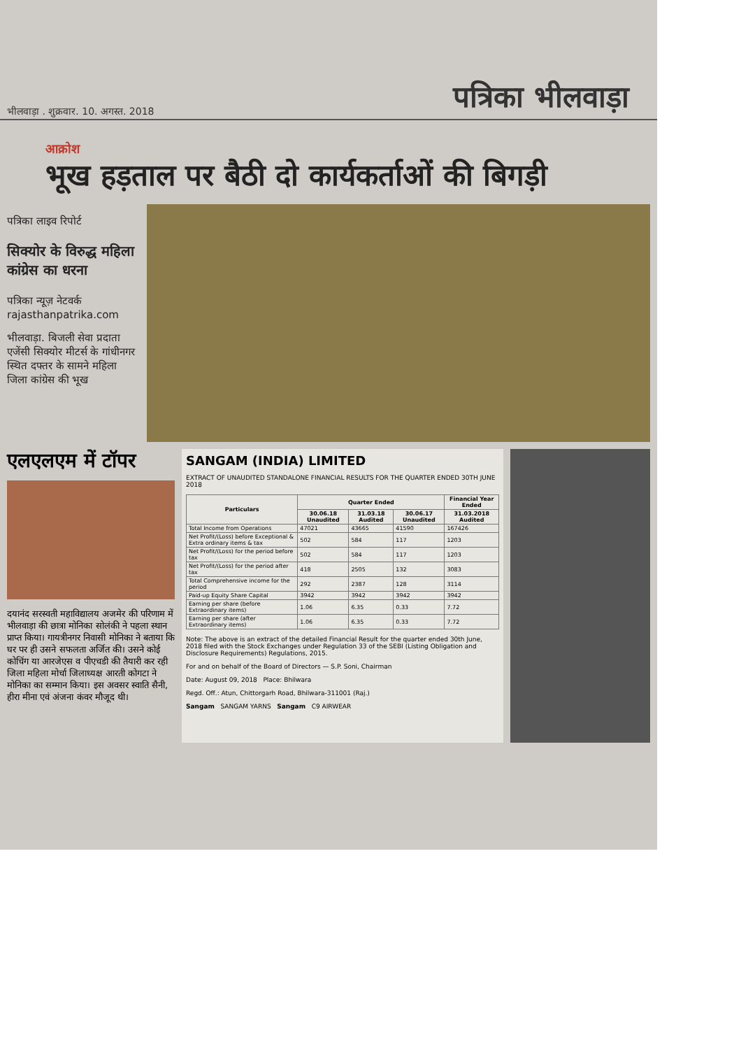भीलवाड़ा . शुक्रवार. 10. अगस्त. 2018 पत्रिका भीलवाड़ा
आक्रोश
भूख हड़ताल पर बैठी दो कार्यकर्ताओं की बिगड़ी
पत्रिका लाइव रिपोर्ट
सिक्योर के विरुद्ध महिला कांग्रेस का धरना
पत्रिका न्यूज़ नेटवर्क
rajasthanpatrika.com
भीलवाड़ा. बिजली सेवा प्रदाता एजेंसी सिक्योर मीटर्स के गांधीनगर स्थित दफ्तर के सामने महिला जिला कांग्रेस की भूख
एलएलएम में टॉपर
दयानंद सरस्वती महाविद्यालय अजमेर की परिणाम में भीलवाड़ा की छात्रा मोनिका सोलंकी ने पहला स्थान प्राप्त किया। गायत्रीनगर निवासी मोनिका ने बताया कि घर पर ही उसने सफलता अर्जित की। उसने कोई कोचिंग या आरजेएस व पीएचडी की तैयारी कर रही जिला महिला मोर्चा जिलाध्यक्ष आरती कोगटा ने मोनिका का सम्मान किया। इस अवसर स्वाति सैनी, हीरा मीना एवं अंजना कंवर मौजूद थी।
SANGAM (INDIA) LIMITED
EXTRACT OF UNAUDITED STANDALONE FINANCIAL RESULTS FOR THE QUARTER ENDED 30TH JUNE 2018
| Particulars | Quarter Ended | | | Financial Year Ended |
| --- | --- | --- | --- | --- |
| | 30.06.18 Unaudited | 31.03.18 Audited | 30.06.17 Unaudited | 31.03.2018 Audited |
| Total Income from Operations | 47021 | 43665 | 41590 | 167426 |
| Net Profit/(Loss) before Exceptional & Extra ordinary items & tax | 502 | 584 | 117 | 1203 |
| Net Profit/(Loss) for the period before tax | 502 | 584 | 117 | 1203 |
| Net Profit/(Loss) for the period after tax | 418 | 2505 | 132 | 3083 |
| Total Comprehensive income for the period | 292 | 2387 | 128 | 3114 |
| Paid-up Equity Share Capital | 3942 | 3942 | 3942 | 3942 |
| Earning per share (before Extraordinary items) | 1.06 | 6.35 | 0.33 | 7.72 |
| Earning per share (after Extraordinary items) | 1.06 | 6.35 | 0.33 | 7.72 |
Note: The above is an extract of the detailed Financial Result for the quarter ended 30th June, 2018 filed with the Stock Exchanges under Regulation 33 of the SEBI (Listing Obligation and Disclosure Requirements) Regulations, 2015.
For and on behalf of the Board of Directors — S.P. Soni, Chairman
Date: August 09, 2018 Place: Bhilwara
Regd. Off.: Atun, Chittorgarh Road, Bhilwara-311001 (Raj.)
Sangam SANGAM YARNS Sangam C9 AIRWEAR